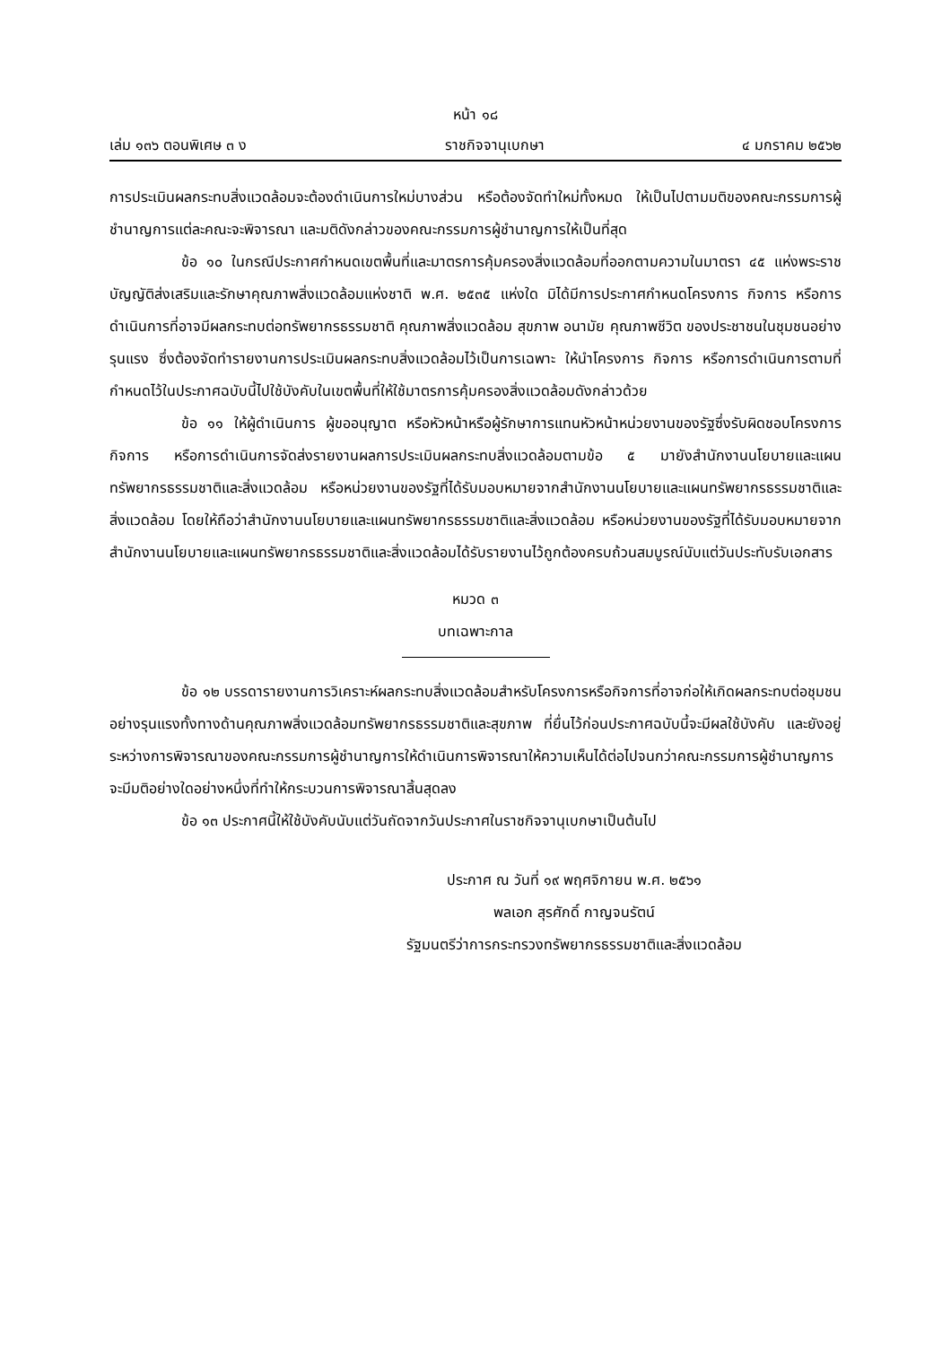หน้า ๑๘
เล่ม ๑๓๖ ตอนพิเศษ ๓ ง ราชกิจจานุเบกษา ๔ มกราคม ๒๕๖๒
การประเมินผลกระทบสิ่งแวดล้อมจะต้องดำเนินการใหม่บางส่วน หรือต้องจัดทำใหม่ทั้งหมด ให้เป็นไปตามมติของคณะกรรมการผู้ชำนาญการแต่ละคณะจะพิจารณา และมติดังกล่าวของคณะกรรมการผู้ชำนาญการให้เป็นที่สุด
ข้อ ๑๐ ในกรณีประกาศกำหนดเขตพื้นที่และมาตรการคุ้มครองสิ่งแวดล้อมที่ออกตามความในมาตรา ๔๕ แห่งพระราชบัญญัติส่งเสริมและรักษาคุณภาพสิ่งแวดล้อมแห่งชาติ พ.ศ. ๒๕๓๕ แห่งใด มิได้มีการประกาศกำหนดโครงการ กิจการ หรือการดำเนินการที่อาจมีผลกระทบต่อทรัพยากรธรรมชาติ คุณภาพสิ่งแวดล้อม สุขภาพ อนามัย คุณภาพชีวิต ของประชาชนในชุมชนอย่างรุนแรง ซึ่งต้องจัดทำรายงานการประเมินผลกระทบสิ่งแวดล้อมไว้เป็นการเฉพาะ ให้นำโครงการ กิจการ หรือการดำเนินการตามที่กำหนดไว้ในประกาศฉบับนี้ไปใช้บังคับในเขตพื้นที่ให้ใช้มาตรการคุ้มครองสิ่งแวดล้อมดังกล่าวด้วย
ข้อ ๑๑ ให้ผู้ดำเนินการ ผู้ขออนุญาต หรือหัวหน้าหรือผู้รักษาการแทนหัวหน้าหน่วยงานของรัฐซึ่งรับผิดชอบโครงการ กิจการ หรือการดำเนินการจัดส่งรายงานผลการประเมินผลกระทบสิ่งแวดล้อมตามข้อ ๕ มายังสำนักงานนโยบายและแผนทรัพยากรธรรมชาติและสิ่งแวดล้อม หรือหน่วยงานของรัฐที่ได้รับมอบหมายจากสำนักงานนโยบายและแผนทรัพยากรธรรมชาติและสิ่งแวดล้อม โดยให้ถือว่าสำนักงานนโยบายและแผนทรัพยากรธรรมชาติและสิ่งแวดล้อม หรือหน่วยงานของรัฐที่ได้รับมอบหมายจากสำนักงานนโยบายและแผนทรัพยากรธรรมชาติและสิ่งแวดล้อมได้รับรายงานไว้ถูกต้องครบถ้วนสมบูรณ์นับแต่วันประทับรับเอกสาร
หมวด ๓
บทเฉพาะกาล
ข้อ ๑๒ บรรดารายงานการวิเคราะห์ผลกระทบสิ่งแวดล้อมสำหรับโครงการหรือกิจการที่อาจก่อให้เกิดผลกระทบต่อชุมชนอย่างรุนแรงทั้งทางด้านคุณภาพสิ่งแวดล้อมทรัพยากรธรรมชาติและสุขภาพ ที่ยื่นไว้ก่อนประกาศฉบับนี้จะมีผลใช้บังคับ และยังอยู่ระหว่างการพิจารณาของคณะกรรมการผู้ชำนาญการให้ดำเนินการพิจารณาให้ความเห็นได้ต่อไปจนกว่าคณะกรรมการผู้ชำนาญการจะมีมติอย่างใดอย่างหนึ่งที่ทำให้กระบวนการพิจารณาสิ้นสุดลง
ข้อ ๑๓ ประกาศนี้ให้ใช้บังคับนับแต่วันถัดจากวันประกาศในราชกิจจานุเบกษาเป็นต้นไป
ประกาศ ณ วันที่ ๑๙ พฤศจิกายน พ.ศ. ๒๕๖๑
พลเอก สุรศักดิ์ กาญจนรัตน์
รัฐมนตรีว่าการกระทรวงทรัพยากรธรรมชาติและสิ่งแวดล้อม